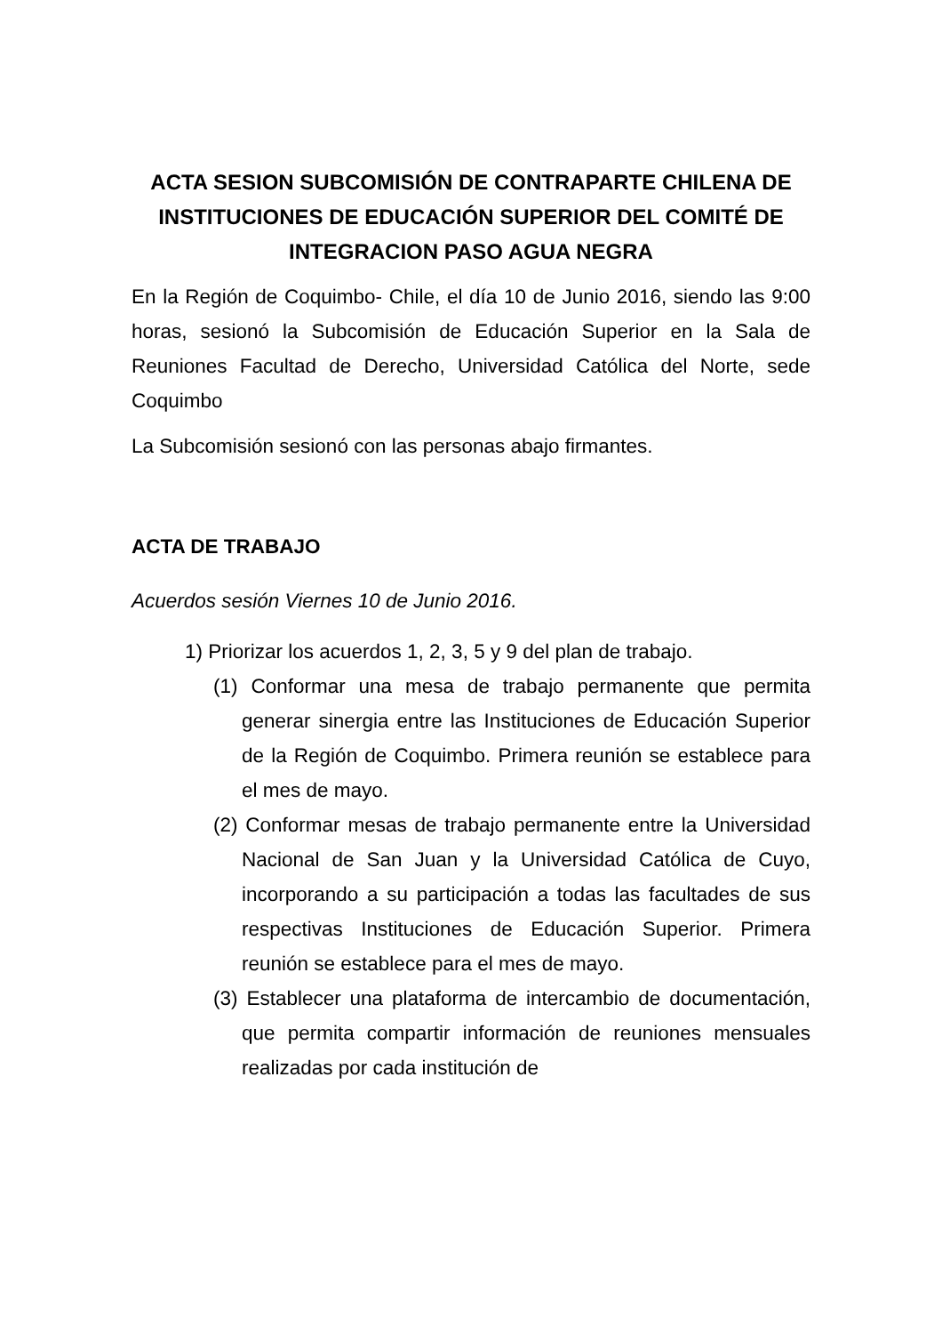ACTA SESION SUBCOMISIÓN DE CONTRAPARTE CHILENA DE INSTITUCIONES DE EDUCACIÓN SUPERIOR DEL COMITÉ DE INTEGRACION PASO AGUA NEGRA
En la Región de Coquimbo- Chile, el día 10 de Junio 2016, siendo las 9:00 horas, sesionó la Subcomisión de Educación Superior en la Sala de Reuniones Facultad de Derecho, Universidad Católica del Norte, sede Coquimbo
La Subcomisión sesionó con las personas abajo firmantes.
ACTA DE TRABAJO
Acuerdos sesión Viernes 10 de Junio 2016.
1) Priorizar los acuerdos 1, 2, 3, 5 y 9 del plan de trabajo.
(1) Conformar una mesa de trabajo permanente que permita generar sinergia entre las Instituciones de Educación Superior de la Región de Coquimbo. Primera reunión se establece para el mes de mayo.
(2) Conformar mesas de trabajo permanente entre la Universidad Nacional de San Juan y la Universidad Católica de Cuyo, incorporando a su participación a todas las facultades de sus respectivas Instituciones de Educación Superior. Primera reunión se establece para el mes de mayo.
(3) Establecer una plataforma de intercambio de documentación, que permita compartir información de reuniones mensuales realizadas por cada institución de